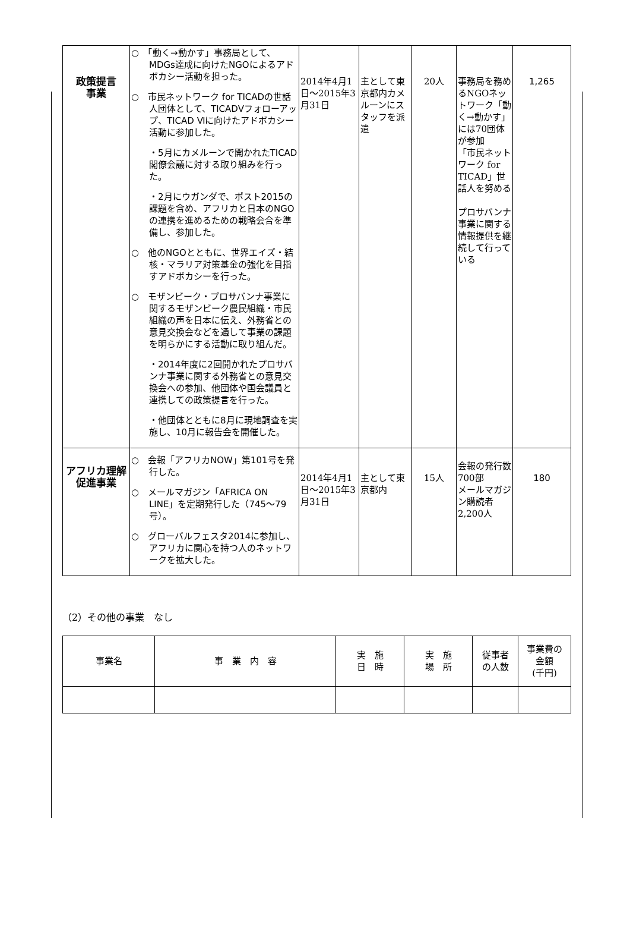| 政策提言 事業 | ○ 「動く→動かす」事務局として、MDGs達成に向けたNGOによるアドボカシー活動を担った。 ○ 市民ネットワーク for TICADの世話人団体として、TICADⅤフォローアップ、TICAD Ⅵに向けたアドボカシー活動に参加した。 ・5月にカメルーンで開かれたTICAD閣僚会議に対する取り組みを行った。 ・2月にウガンダで、ポスト2015の課題を含め、アフリカと日本のNGOの連携を進めるための戦略会合を準備し、参加した。 ○ 他のNGOとともに、世界エイズ・結核・マラリア対策基金の強化を目指すアドボカシーを行った。 ○ モザンビーク・プロサバンナ事業に関するモザンビーク農民組織・市民組織の声を日本に伝え、外務省との意見交換会などを通して事業の課題を明らかにする活動に取り組んだ。 ・2014年度に2回開かれたプロサバンナ事業に関する外務省との意見交換会への参加、他団体や国会議員と連携しての政策提言を行った。 ・他団体とともに8月に現地調査を実施し、10月に報告会を開催した。 | 2014年4月1日～2015年3月31日 | 主として東京都内カメルーンにスタッフを派遣 | 20人 | 事務局を務めるNGOネットワーク「動く→動かす」には70団体が参加 「市民ネットワーク for TICAD」世話人を努める プロサバンナ事業に関する情報提供を継続して行っている | 1,265 |
| アフリカ理解促進事業 | ○ 会報「アフリカNOW」第101号を発行した。 ○ メールマガジン「AFRICA ON LINE」を定期発行した（745～79号）。 ○ グローバルフェスタ2014に参加し、アフリカに関心を持つ人のネットワークを拡大した。 | 2014年4月1日～2015年3月31日 | 主として東京都内 | 15人 | 会報の発行数700部 メールマガジン購読者2,200人 | 180 |
（2）その他の事業　なし
| 事業名 | 事 業 内 容 | 実 施 日 時 | 実 施 場 所 | 従事者 の人数 | 事業費の 金額 (千円) |
| --- | --- | --- | --- | --- | --- |